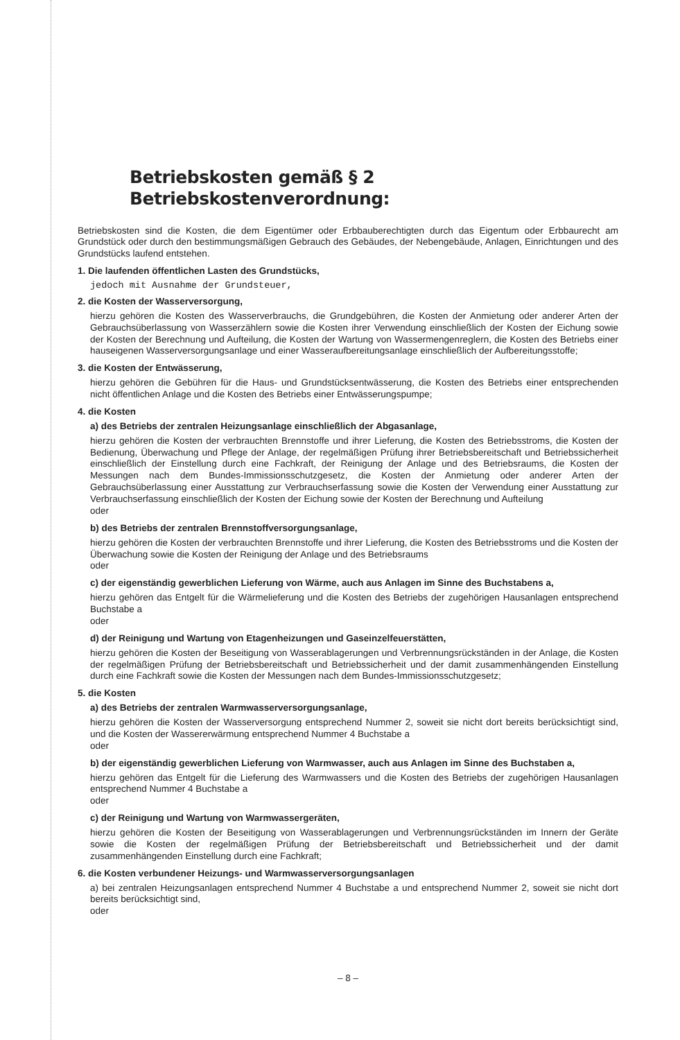Betriebskosten gemäß § 2 Betriebskostenverordnung:
Betriebskosten sind die Kosten, die dem Eigentümer oder Erbbauberechtigten durch das Eigentum oder Erbbaurecht am Grundstück oder durch den bestimmungsmäßigen Gebrauch des Gebäudes, der Nebengebäude, Anlagen, Einrichtungen und des Grundstücks laufend entstehen.
1. Die laufenden öffentlichen Lasten des Grundstücks,
jedoch mit Ausnahme der Grundsteuer,
2. die Kosten der Wasserversorgung,
hierzu gehören die Kosten des Wasserverbrauchs, die Grundgebühren, die Kosten der Anmietung oder anderer Arten der Gebrauchsüberlassung von Wasserzählern sowie die Kosten ihrer Verwendung einschließlich der Kosten der Eichung sowie der Kosten der Berechnung und Aufteilung, die Kosten der Wartung von Wassermengenreglern, die Kosten des Betriebs einer hauseigenen Wasserversorgungsanlage und einer Wasseraufbereitungsanlage einschließlich der Aufbereitungsstoffe;
3. die Kosten der Entwässerung,
hierzu gehören die Gebühren für die Haus- und Grundstücksentwässerung, die Kosten des Betriebs einer entsprechenden nicht öffentlichen Anlage und die Kosten des Betriebs einer Entwässerungspumpe;
4. die Kosten
a) des Betriebs der zentralen Heizungsanlage einschließlich der Abgasanlage,
hierzu gehören die Kosten der verbrauchten Brennstoffe und ihrer Lieferung, die Kosten des Betriebsstroms, die Kosten der Bedienung, Überwachung und Pflege der Anlage, der regelmäßigen Prüfung ihrer Betriebsbereitschaft und Betriebssicherheit einschließlich der Einstellung durch eine Fachkraft, der Reinigung der Anlage und des Betriebsraums, die Kosten der Messungen nach dem Bundes-Immissionsschutzgesetz, die Kosten der Anmietung oder anderer Arten der Gebrauchsüberlassung einer Ausstattung zur Verbrauchserfassung sowie die Kosten der Verwendung einer Ausstattung zur Verbrauchserfassung einschließlich der Kosten der Eichung sowie der Kosten der Berechnung und Aufteilung
oder
b) des Betriebs der zentralen Brennstoffversorgungsanlage,
hierzu gehören die Kosten der verbrauchten Brennstoffe und ihrer Lieferung, die Kosten des Betriebsstroms und die Kosten der Überwachung sowie die Kosten der Reinigung der Anlage und des Betriebsraums
oder
c) der eigenständig gewerblichen Lieferung von Wärme, auch aus Anlagen im Sinne des Buchstabens a,
hierzu gehören das Entgelt für die Wärmelieferung und die Kosten des Betriebs der zugehörigen Hausanlagen entsprechend Buchstabe a
oder
d) der Reinigung und Wartung von Etagenheizungen und Gaseinzelfeuerstätten,
hierzu gehören die Kosten der Beseitigung von Wasserablagerungen und Verbrennungsrückständen in der Anlage, die Kosten der regelmäßigen Prüfung der Betriebsbereitschaft und Betriebssicherheit und der damit zusammenhängenden Einstellung durch eine Fachkraft sowie die Kosten der Messungen nach dem Bundes-Immissionsschutzgesetz;
5. die Kosten
a) des Betriebs der zentralen Warmwasserversorgungsanlage,
hierzu gehören die Kosten der Wasserversorgung entsprechend Nummer 2, soweit sie nicht dort bereits berücksichtigt sind, und die Kosten der Wassererwärmung entsprechend Nummer 4 Buchstabe a
oder
b) der eigenständig gewerblichen Lieferung von Warmwasser, auch aus Anlagen im Sinne des Buchstaben a,
hierzu gehören das Entgelt für die Lieferung des Warmwassers und die Kosten des Betriebs der zugehörigen Hausanlagen entsprechend Nummer 4 Buchstabe a
oder
c) der Reinigung und Wartung von Warmwassergeräten,
hierzu gehören die Kosten der Beseitigung von Wasserablagerungen und Verbrennungsrückständen im Innern der Geräte sowie die Kosten der regelmäßigen Prüfung der Betriebsbereitschaft und Betriebssicherheit und der damit zusammenhängenden Einstellung durch eine Fachkraft;
6. die Kosten verbundener Heizungs- und Warmwasserversorgungsanlagen
a) bei zentralen Heizungsanlagen entsprechend Nummer 4 Buchstabe a und entsprechend Nummer 2, soweit sie nicht dort bereits berücksichtigt sind,
oder
– 8 –